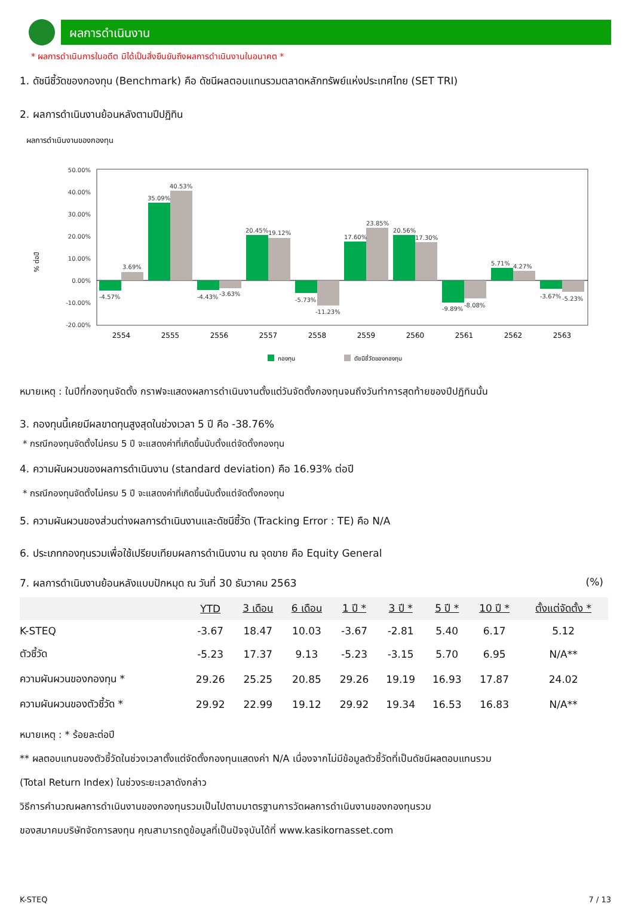ผลการดำเนินงาน
* ผลการดำเนินการในอดีต มิได้เป็นสิ่งยืนยันถึงผลการดำเนินงานในอนาคต *
1. ดัชนีชี้วัดของกองทุน (Benchmark) คือ ดัชนีผลตอบแทนรวมตลาดหลักทรัพย์แห่งประเทศไทย (SET TRI)
2. ผลการดำเนินงานย้อนหลังตามปีปฏิทิน
ผลการดำเนินงานของกองทุน
% ต่อปี
50.00%
40.00%
30.00%
20.00%
10.00%
0.00%
-10.00%
-20.00%
-4.57%
3.69%
35.09%
40.53%
-4.43%
-3.63%
20.45%
19.12%
-5.73%
-11.23%
17.60%
23.85%
20.56%
17.30%
-9.89%
-8.08%
5.71%
4.27%
-3.67%
-5.23%
2554
2555
2556
2557
2558
2559
2560
2561
2562
2563
กองทุน
ดัชนีชี้วัดของกองทุน
หมายเหตุ : ในปีที่กองทุนจัดตั้ง กราฟจะแสดงผลการดำเนินงานตั้งแต่วันจัดตั้งกองทุนจนถึงวันทำการสุดท้ายของปีปฏิทินนั้น
3. กองทุนนี้เคยมีผลขาดทุนสูงสุดในช่วงเวลา 5 ปี คือ -38.76%
* กรณีกองทุนจัดตั้งไม่ครบ 5 ปี จะแสดงค่าที่เกิดขึ้นนับตั้งแต่จัดตั้งกองทุน
4. ความผันผวนของผลการดำเนินงาน (standard deviation) คือ 16.93% ต่อปี
* กรณีกองทุนจัดตั้งไม่ครบ 5 ปี จะแสดงค่าที่เกิดขึ้นนับตั้งแต่จัดตั้งกองทุน
5. ความผันผวนของส่วนต่างผลการดำเนินงานและดัชนีชี้วัด (Tracking Error : TE) คือ N/A
6. ประเภทกองทุนรวมเพื่อใช้เปรียบเทียบผลการดำเนินงาน ณ จุดขาย คือ Equity General
7. ผลการดำเนินงานย้อนหลังแบบปักหมุด ณ วันที่ 30 ธันวาคม 2563 (%)
| | YTD | 3 เดือน | 6 เดือน | 1 ปี * | 3 ปี * | 5 ปี * | 10 ปี * | ตั้งแต่จัดตั้ง * |
| --- | --- | --- | --- | --- | --- | --- | --- | --- |
| K-STEQ | -3.67 | 18.47 | 10.03 | -3.67 | -2.81 | 5.40 | 6.17 | 5.12 |
| ตัวชี้วัด | -5.23 | 17.37 | 9.13 | -5.23 | -3.15 | 5.70 | 6.95 | N/A** |
| ความผันผวนของกองทุน * | 29.26 | 25.25 | 20.85 | 29.26 | 19.19 | 16.93 | 17.87 | 24.02 |
| ความผันผวนของตัวชี้วัด * | 29.92 | 22.99 | 19.12 | 29.92 | 19.34 | 16.53 | 16.83 | N/A** |
หมายเหตุ : * ร้อยละต่อปี
** ผลตอบแทนของตัวชี้วัดในช่วงเวลาตั้งแต่จัดตั้งกองทุนแสดงค่า N/A เนื่องจากไม่มีข้อมูลตัวชี้วัดที่เป็นดัชนีผลตอบแทนรวม
(Total Return Index) ในช่วงระยะเวลาดังกล่าว
วิธีการคำนวณผลการดำเนินงานของกองทุนรวมเป็นไปตามมาตรฐานการวัดผลการดำเนินงานของกองทุนรวม
ของสมาคมบริษัทจัดการลงทุน คุณสามารถดูข้อมูลที่เป็นปัจจุบันได้ที่ www.kasikornasset.com
K-STEQ 7 / 13